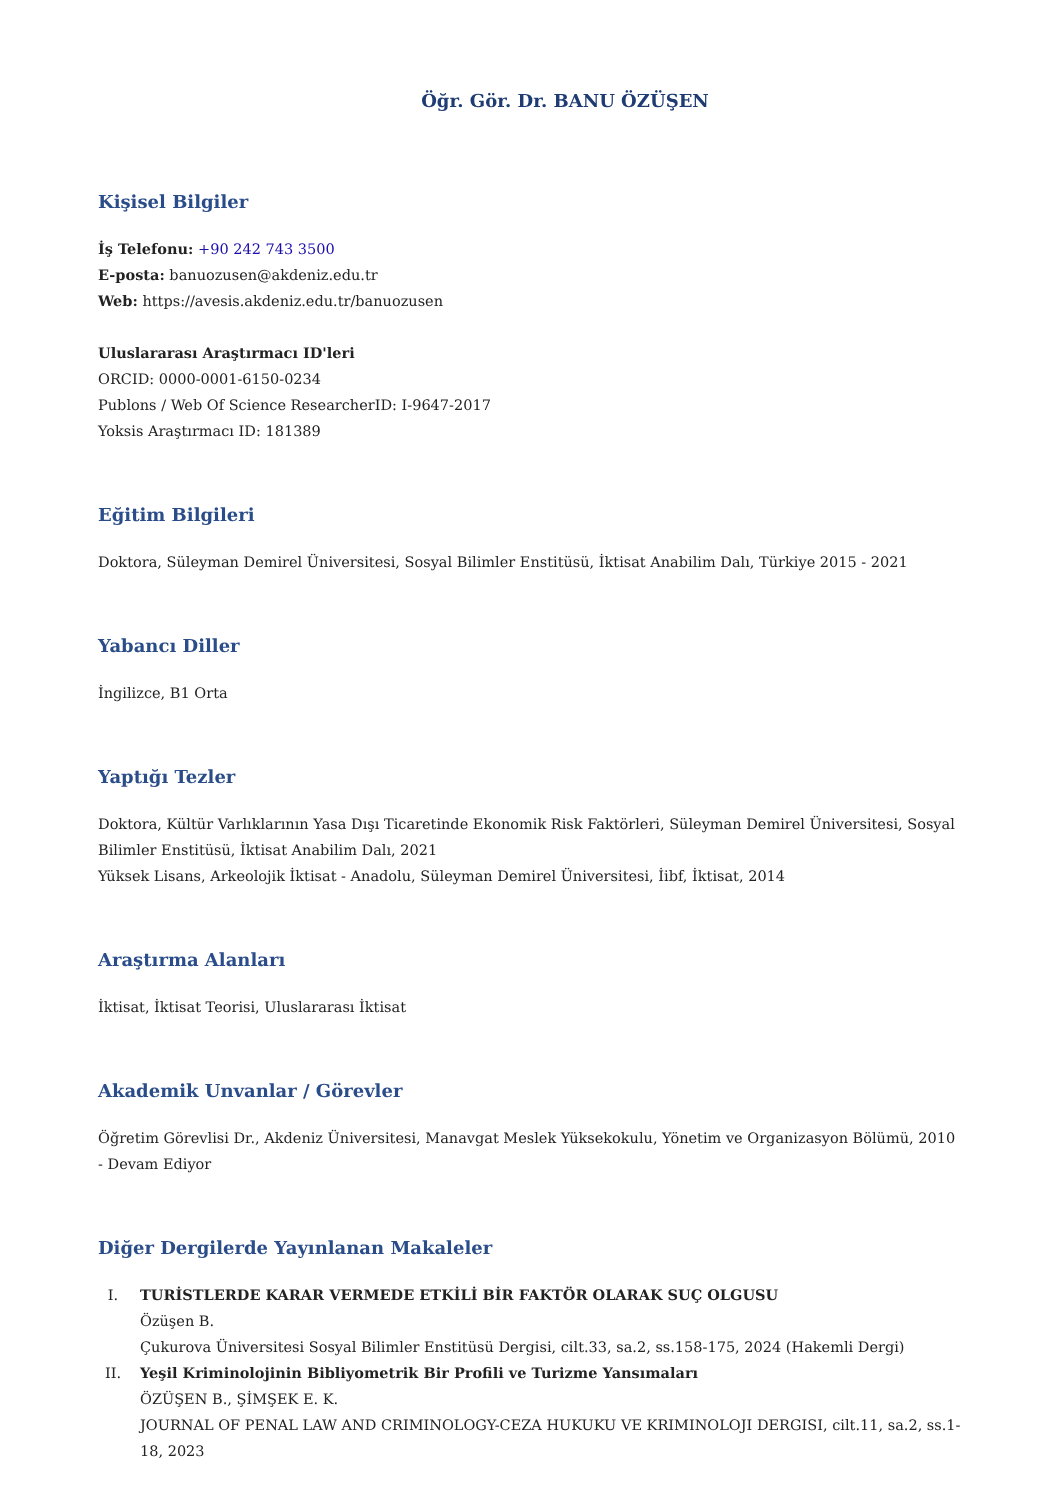Öğr. Gör. Dr. BANU ÖZÜŞEN
Kişisel Bilgiler
İş Telefonu: +90 242 743 3500
E-posta: banuozusen@akdeniz.edu.tr
Web: https://avesis.akdeniz.edu.tr/banuozusen
Uluslararası Araştırmacı ID'leri
ORCID: 0000-0001-6150-0234
Publons / Web Of Science ResearcherID: I-9647-2017
Yoksis Araştırmacı ID: 181389
Eğitim Bilgileri
Doktora, Süleyman Demirel Üniversitesi, Sosyal Bilimler Enstitüsü, İktisat Anabilim Dalı, Türkiye 2015 - 2021
Yabancı Diller
İngilizce, B1 Orta
Yaptığı Tezler
Doktora, Kültür Varlıklarının Yasa Dışı Ticaretinde Ekonomik Risk Faktörleri, Süleyman Demirel Üniversitesi, Sosyal Bilimler Enstitüsü, İktisat Anabilim Dalı, 2021
Yüksek Lisans, Arkeolojik İktisat - Anadolu, Süleyman Demirel Üniversitesi, İibf, İktisat, 2014
Araştırma Alanları
İktisat, İktisat Teorisi, Uluslararası İktisat
Akademik Unvanlar / Görevler
Öğretim Görevlisi Dr., Akdeniz Üniversitesi, Manavgat Meslek Yüksekokulu, Yönetim ve Organizasyon Bölümü, 2010 - Devam Ediyor
Diğer Dergilerde Yayınlanan Makaleler
I. TURİSTLERDE KARAR VERMEDE ETKİLİ BİR FAKTÖR OLARAK SUÇ OLGUSU
Özüşen B.
Çukurova Üniversitesi Sosyal Bilimler Enstitüsü Dergisi, cilt.33, sa.2, ss.158-175, 2024 (Hakemli Dergi)
II. Yeşil Kriminolojinin Bibliyometrik Bir Profili ve Turizme Yansımaları
ÖZÜŞEN B., ŞİMŞEK E. K.
JOURNAL OF PENAL LAW AND CRIMINOLOGY-CEZA HUKUKU VE KRIMINOLOJI DERGISI, cilt.11, sa.2, ss.1-18, 2023